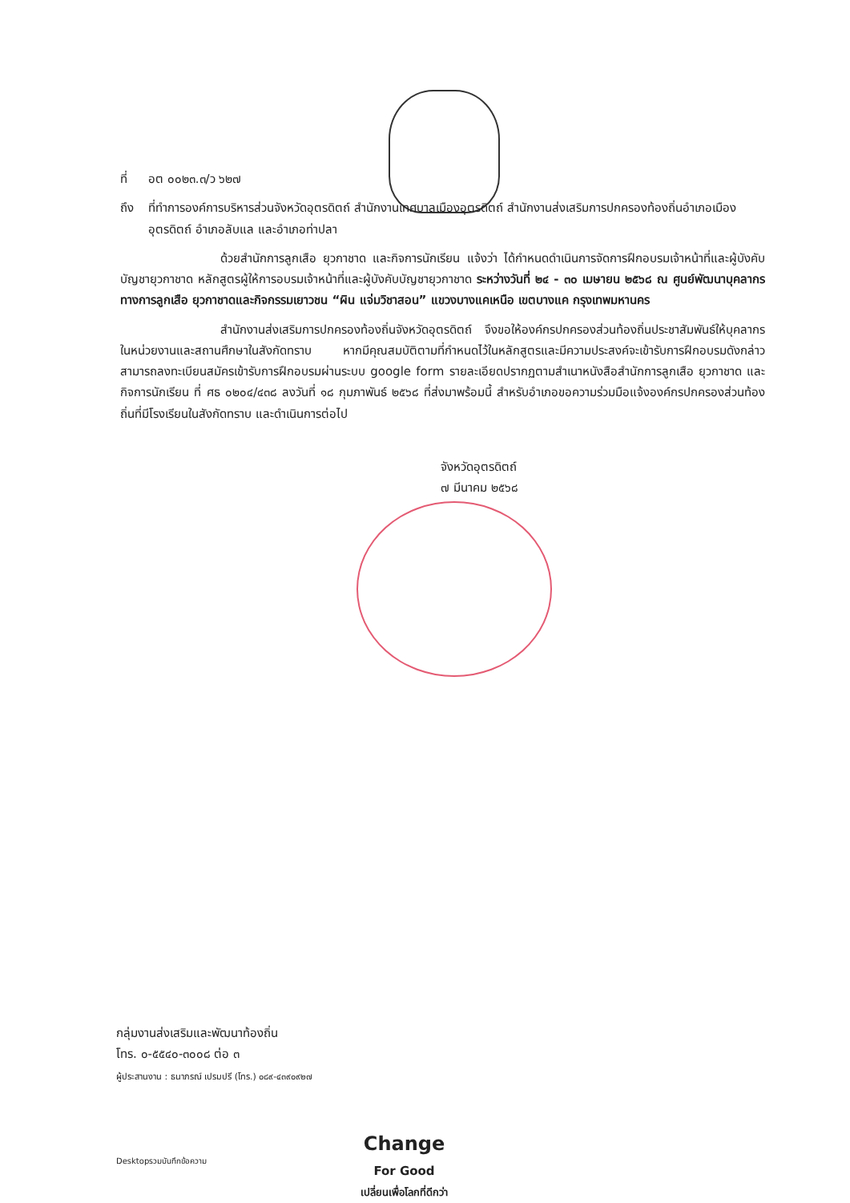ที่ อต ๐๐๒๓.๓/ว ๖๒๗
ถึง ที่ทำการองค์การบริหารส่วนจังหวัดอุตรดิตถ์ สำนักงานเทศบาลเมืองอุตรดิตถ์ สำนักงานส่งเสริมการปกครองท้องถิ่นอำเภอเมืองอุตรดิตถ์ อำเภอลับแล และอำเภอท่าปลา
ด้วยสำนักการลูกเสือ ยุวกาชาด และกิจการนักเรียน แจ้งว่า ได้กำหนดดำเนินการจัดการฝึกอบรมเจ้าหน้าที่และผู้บังคับบัญชายุวกาชาด หลักสูตรผู้ให้การอบรมเจ้าหน้าที่และผู้บังคับบัญชายุวกาชาด ระหว่างวันที่ ๒๔ - ๓๐ เมษายน ๒๕๖๘ ณ ศูนย์พัฒนาบุคลากรทางการลูกเสือ ยุวกาชาดและกิจกรรมเยาวชน “ผิน แจ่มวิชาสอน” แขวงบางแคเหนือ เขตบางแค กรุงเทพมหานคร
สำนักงานส่งเสริมการปกครองท้องถิ่นจังหวัดอุตรดิตถ์ จึงขอให้องค์กรปกครองส่วนท้องถิ่นประชาสัมพันธ์ให้บุคลากรในหน่วยงานและสถานศึกษาในสังกัดทราบ หากมีคุณสมบัติตามที่กำหนดไว้ในหลักสูตรและมีความประสงค์จะเข้ารับการฝึกอบรมดังกล่าว สามารถลงทะเบียนสมัครเข้ารับการฝึกอบรมผ่านระบบ google form รายละเอียดปรากฏตามสำเนาหนังสือสำนักการลูกเสือ ยุวกาชาด และกิจการนักเรียน ที่ ศธ ๐๒๐๔/๔๓๘ ลงวันที่ ๑๘ กุมภาพันธ์ ๒๕๖๘ ที่ส่งมาพร้อมนี้ สำหรับอำเภอขอความร่วมมือแจ้งองค์กรปกครองส่วนท้องถิ่นที่มีโรงเรียนในสังกัดทราบ และดำเนินการต่อไป
จังหวัดอุตรดิตถ์
๗ มีนาคม ๒๕๖๘
กลุ่มงานส่งเสริมและพัฒนาท้องถิ่น
โทร. ๐-๕๕๔๐-๓๐๐๘ ต่อ ๓
ผู้ประสานงาน : ธนาภรณ์ เปรมปรี (โทร.) ๐๘๙-๔๓๙๐๙๒๗
Desktopรวมบันทึกข้อความ
Change
For Good
เปลี่ยนเพื่อโลกที่ดีกว่า